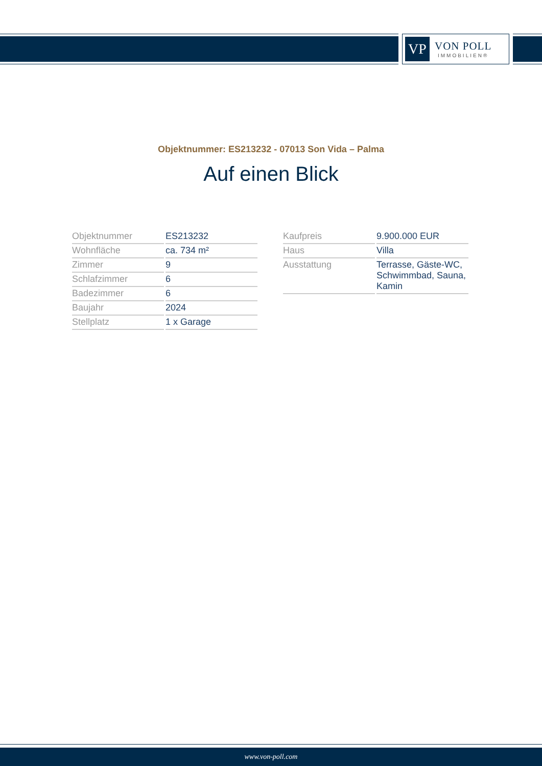VP
VON POLL
IMMOBILIEN®
Objektnummer: ES213232 - 07013 Son Vida – Palma
Auf einen Blick
| Objektnummer | ES213232 |
| Wohnfläche | ca. 734 m² |
| Zimmer | 9 |
| Schlafzimmer | 6 |
| Badezimmer | 6 |
| Baujahr | 2024 |
| Stellplatz | 1 x Garage |
| Kaufpreis | 9.900.000 EUR |
| Haus | Villa |
| Ausstattung | Terrasse, Gäste-WC, Schwimmbad, Sauna, Kamin |
www.von-poll.com